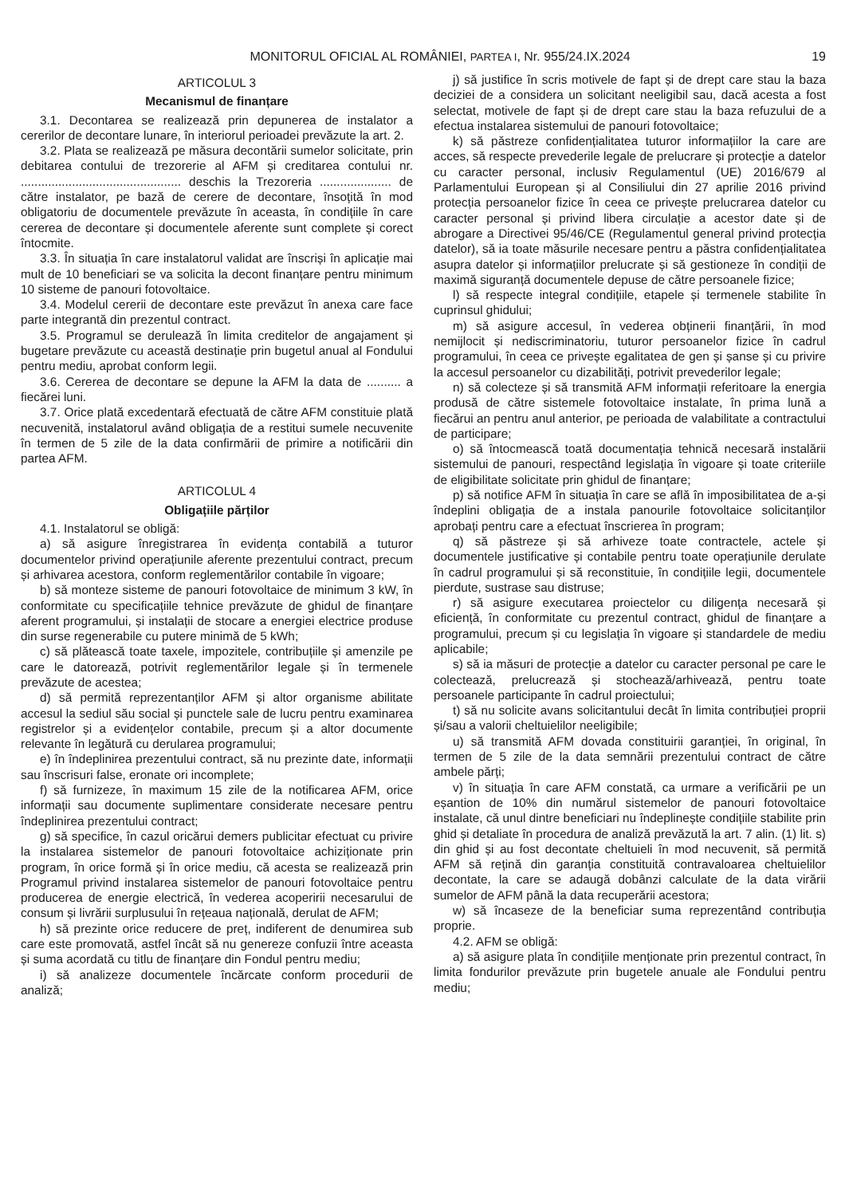MONITORUL OFICIAL AL ROMÂNIEI, PARTEA I, Nr. 955/24.IX.2024 19
ARTICOLUL 3
Mecanismul de finanțare
3.1. Decontarea se realizează prin depunerea de instalator a cererilor de decontare lunare, în interiorul perioadei prevăzute la art. 2.
3.2. Plata se realizează pe măsura decontării sumelor solicitate, prin debitarea contului de trezorerie al AFM și creditarea contului nr. ............................................... deschis la Trezoreria ..................... de către instalator, pe bază de cerere de decontare, însoțită în mod obligatoriu de documentele prevăzute în aceasta, în condițiile în care cererea de decontare și documentele aferente sunt complete și corect întocmite.
3.3. În situația în care instalatorul validat are înscriși în aplicație mai mult de 10 beneficiari se va solicita la decont finanțare pentru minimum 10 sisteme de panouri fotovoltaice.
3.4. Modelul cererii de decontare este prevăzut în anexa care face parte integrantă din prezentul contract.
3.5. Programul se derulează în limita creditelor de angajament și bugetare prevăzute cu această destinație prin bugetul anual al Fondului pentru mediu, aprobat conform legii.
3.6. Cererea de decontare se depune la AFM la data de .......... a fiecărei luni.
3.7. Orice plată excedentară efectuată de către AFM constituie plată necuvenită, instalatorul având obligația de a restitui sumele necuvenite în termen de 5 zile de la data confirmării de primire a notificării din partea AFM.
ARTICOLUL 4
Obligațiile părților
4.1. Instalatorul se obligă:
a) să asigure înregistrarea în evidența contabilă a tuturor documentelor privind operațiunile aferente prezentului contract, precum și arhivarea acestora, conform reglementărilor contabile în vigoare;
b) să monteze sisteme de panouri fotovoltaice de minimum 3 kW, în conformitate cu specificațiile tehnice prevăzute de ghidul de finanțare aferent programului, și instalații de stocare a energiei electrice produse din surse regenerabile cu putere minimă de 5 kWh;
c) să plătească toate taxele, impozitele, contribuțiile și amenzile pe care le datorează, potrivit reglementărilor legale și în termenele prevăzute de acestea;
d) să permită reprezentanților AFM și altor organisme abilitate accesul la sediul său social și punctele sale de lucru pentru examinarea registrelor și a evidențelor contabile, precum și a altor documente relevante în legătură cu derularea programului;
e) în îndeplinirea prezentului contract, să nu prezinte date, informații sau înscrisuri false, eronate ori incomplete;
f) să furnizeze, în maximum 15 zile de la notificarea AFM, orice informații sau documente suplimentare considerate necesare pentru îndeplinirea prezentului contract;
g) să specifice, în cazul oricărui demers publicitar efectuat cu privire la instalarea sistemelor de panouri fotovoltaice achiziționate prin program, în orice formă și în orice mediu, că acesta se realizează prin Programul privind instalarea sistemelor de panouri fotovoltaice pentru producerea de energie electrică, în vederea acoperirii necesarului de consum și livrării surplusului în rețeaua națională, derulat de AFM;
h) să prezinte orice reducere de preț, indiferent de denumirea sub care este promovată, astfel încât să nu genereze confuzii între aceasta și suma acordată cu titlu de finanțare din Fondul pentru mediu;
i) să analizeze documentele încărcate conform procedurii de analiză;
j) să justifice în scris motivele de fapt și de drept care stau la baza deciziei de a considera un solicitant neeligibil sau, dacă acesta a fost selectat, motivele de fapt și de drept care stau la baza refuzului de a efectua instalarea sistemului de panouri fotovoltaice;
k) să păstreze confidențialitatea tuturor informațiilor la care are acces, să respecte prevederile legale de prelucrare și protecție a datelor cu caracter personal, inclusiv Regulamentul (UE) 2016/679 al Parlamentului European și al Consiliului din 27 aprilie 2016 privind protecția persoanelor fizice în ceea ce privește prelucrarea datelor cu caracter personal și privind libera circulație a acestor date și de abrogare a Directivei 95/46/CE (Regulamentul general privind protecția datelor), să ia toate măsurile necesare pentru a păstra confidențialitatea asupra datelor și informațiilor prelucrate și să gestioneze în condiții de maximă siguranță documentele depuse de către persoanele fizice;
l) să respecte integral condițiile, etapele și termenele stabilite în cuprinsul ghidului;
m) să asigure accesul, în vederea obținerii finanțării, în mod nemijlocit și nediscriminatoriu, tuturor persoanelor fizice în cadrul programului, în ceea ce privește egalitatea de gen și șanse și cu privire la accesul persoanelor cu dizabilități, potrivit prevederilor legale;
n) să colecteze și să transmită AFM informații referitoare la energia produsă de către sistemele fotovoltaice instalate, în prima lună a fiecărui an pentru anul anterior, pe perioada de valabilitate a contractului de participare;
o) să întocmească toată documentația tehnică necesară instalării sistemului de panouri, respectând legislația în vigoare și toate criteriile de eligibilitate solicitate prin ghidul de finanțare;
p) să notifice AFM în situația în care se află în imposibilitatea de a-și îndeplini obligația de a instala panourile fotovoltaice solicitanților aprobați pentru care a efectuat înscrierea în program;
q) să păstreze și să arhiveze toate contractele, actele și documentele justificative și contabile pentru toate operațiunile derulate în cadrul programului și să reconstituie, în condițiile legii, documentele pierdute, sustrase sau distruse;
r) să asigure executarea proiectelor cu diligența necesară și eficiență, în conformitate cu prezentul contract, ghidul de finanțare a programului, precum și cu legislația în vigoare și standardele de mediu aplicabile;
s) să ia măsuri de protecție a datelor cu caracter personal pe care le colectează, prelucrează și stochează/arhivează, pentru toate persoanele participante în cadrul proiectului;
t) să nu solicite avans solicitantului decât în limita contribuției proprii și/sau a valorii cheltuielilor neeligibile;
u) să transmită AFM dovada constituirii garanției, în original, în termen de 5 zile de la data semnării prezentului contract de către ambele părți;
v) în situația în care AFM constată, ca urmare a verificării pe un eșantion de 10% din numărul sistemelor de panouri fotovoltaice instalate, că unul dintre beneficiari nu îndeplinește condițiile stabilite prin ghid și detaliate în procedura de analiză prevăzută la art. 7 alin. (1) lit. s) din ghid și au fost decontate cheltuieli în mod necuvenit, să permită AFM să rețină din garanția constituită contravaloarea cheltuielilor decontate, la care se adaugă dobânzi calculate de la data virării sumelor de AFM până la data recuperării acestora;
w) să încaseze de la beneficiar suma reprezentând contribuția proprie.
4.2. AFM se obligă:
a) să asigure plata în condițiile menționate prin prezentul contract, în limita fondurilor prevăzute prin bugetele anuale ale Fondului pentru mediu;